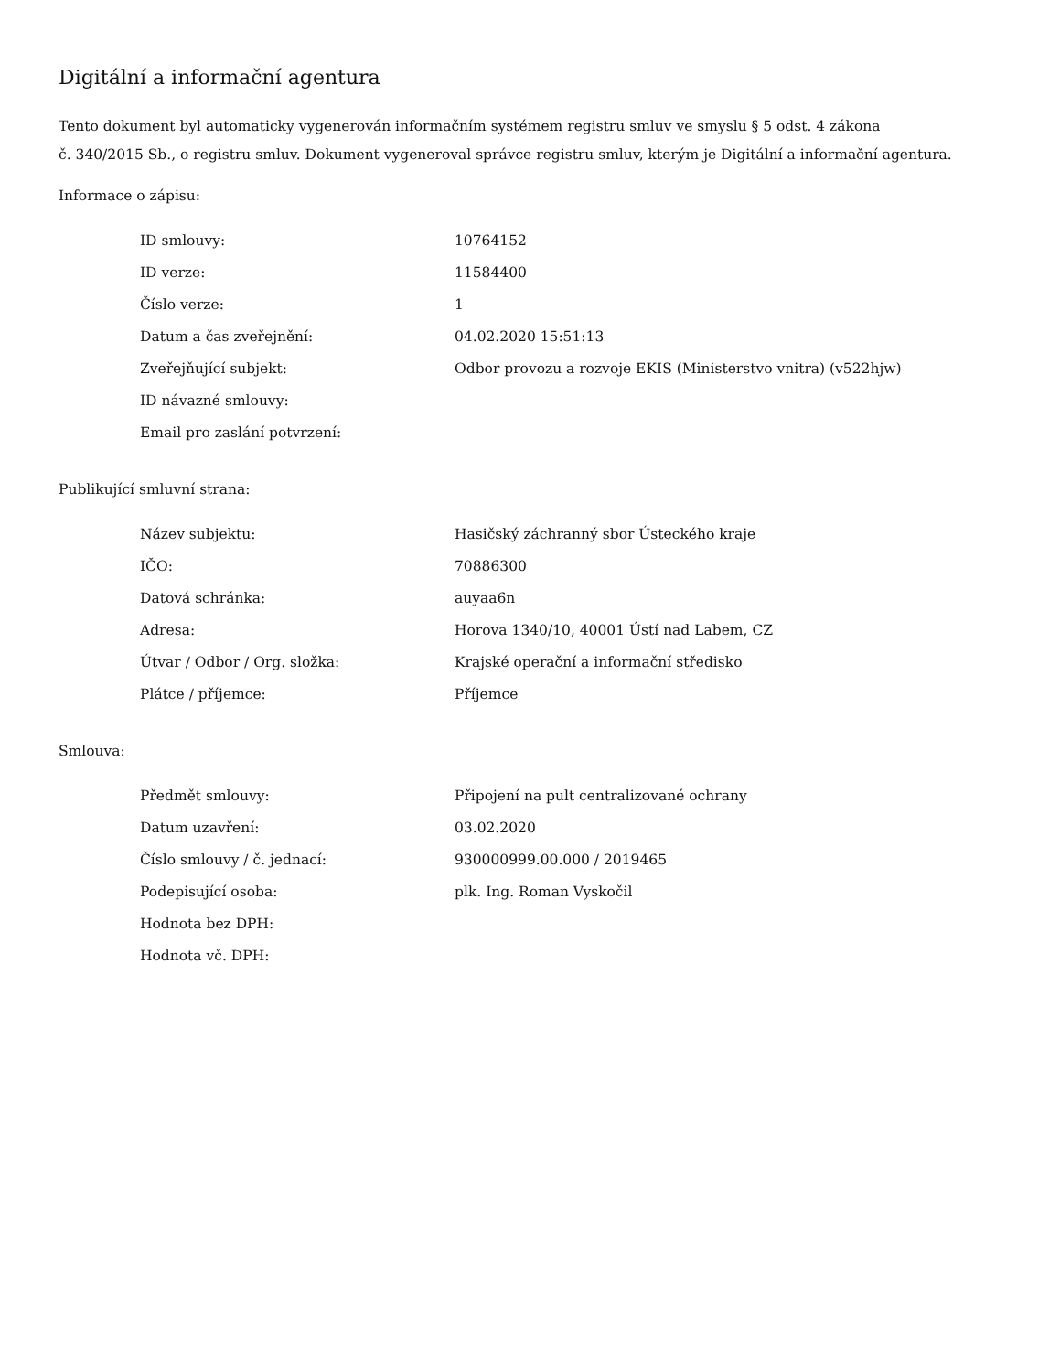Digitální a informační agentura
Tento dokument byl automaticky vygenerován informačním systémem registru smluv ve smyslu § 5 odst. 4 zákona
č. 340/2015 Sb., o registru smluv. Dokument vygeneroval správce registru smluv, kterým je Digitální a informační agentura.
Informace o zápisu:
| ID smlouvy: | 10764152 |
| ID verze: | 11584400 |
| Číslo verze: | 1 |
| Datum a čas zveřejnění: | 04.02.2020 15:51:13 |
| Zveřejňující subjekt: | Odbor provozu a rozvoje EKIS (Ministerstvo vnitra) (v522hjw) |
| ID návazné smlouvy: | |
| Email pro zaslání potvrzení: | |
Publikující smluvní strana:
| Název subjektu: | Hasičský záchranný sbor Ústeckého kraje |
| IČO: | 70886300 |
| Datová schránka: | auyaa6n |
| Adresa: | Horova 1340/10, 40001 Ústí nad Labem, CZ |
| Útvar / Odbor / Org. složka: | Krajské operační a informační středisko |
| Plátce / příjemce: | Příjemce |
Smlouva:
| Předmět smlouvy: | Připojení na pult centralizované ochrany |
| Datum uzavření: | 03.02.2020 |
| Číslo smlouvy / č. jednací: | 930000999.00.000 / 2019465 |
| Podepisující osoba: | plk. Ing. Roman Vyskočil |
| Hodnota bez DPH: | |
| Hodnota vč. DPH: | |